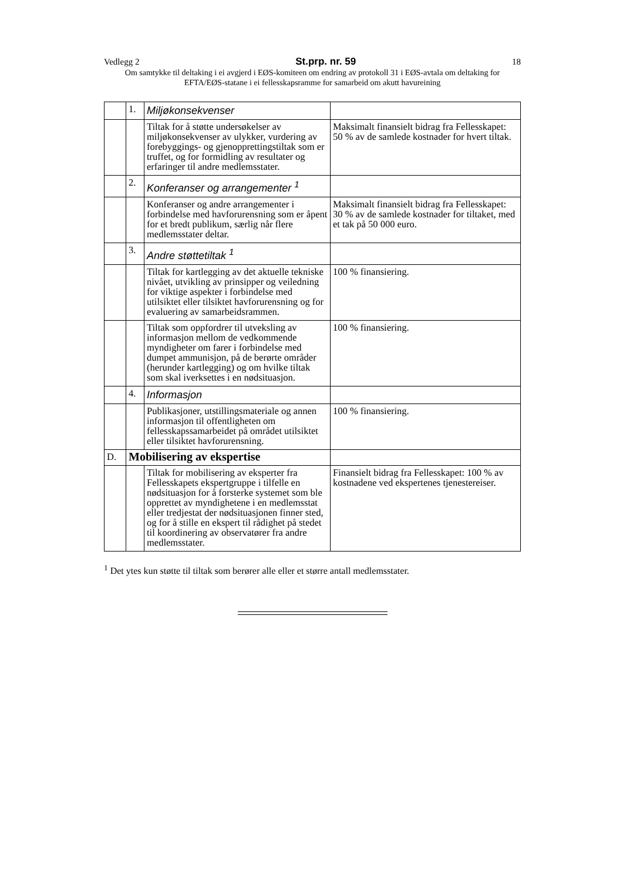Vedlegg 2 St.prp. nr. 59 18
Om samtykke til deltaking i ei avgjerd i EØS-komiteen om endring av protokoll 31 i EØS-avtala om deltaking for EFTA/EØS-statane i ei fellesskapsramme for samarbeid om akutt havureining
| | 1. | Miljøkonsekvenser | |
| | | Tiltak for å støtte undersøkelser av miljøkonsekvenser av ulykker, vurdering av forebyggings- og gjenopprettingstiltak som er truffet, og for formidling av resultater og erfaringer til andre medlemsstater. | Maksimalt finansielt bidrag fra Fellesskapet: 50 % av de samlede kostnader for hvert tiltak. |
| | 2. | Konferanser og arrangementer <sup>1</sup> | |
| | | Konferanser og andre arrangementer i forbindelse med havforurensning som er åpent for et bredt publikum, særlig når flere medlemsstater deltar. | Maksimalt finansielt bidrag fra Fellesskapet: 30 % av de samlede kostnader for tiltaket, med et tak på 50 000 euro. |
| | 3. | Andre støttetiltak <sup>1</sup> | |
| | | Tiltak for kartlegging av det aktuelle tekniske nivået, utvikling av prinsipper og veiledning for viktige aspekter i forbindelse med utilsiktet eller tilsiktet havforurensning og for evaluering av samarbeidsrammen. | 100 % finansiering. |
| | | Tiltak som oppfordrer til utveksling av informasjon mellom de vedkommende myndigheter om farer i forbindelse med dumpet ammunisjon, på de berørte områder (herunder kartlegging) og om hvilke tiltak som skal iverksettes i en nødsituasjon. | 100 % finansiering. |
| | 4. | Informasjon | |
| | | Publikasjoner, utstillingsmateriale og annen informasjon til offentligheten om fellesskapssamarbeidet på området utilsiktet eller tilsiktet havforurensning. | 100 % finansiering. |
| D. | Mobilisering av ekspertise | | |
| | | Tiltak for mobilisering av eksperter fra Fellesskapets ekspertgruppe i tilfelle en nødsituasjon for å forsterke systemet som ble opprettet av myndighetene i en medlemsstat eller tredjestat der nødsituasjonen finner sted, og for å stille en ekspert til rådighet på stedet til koordinering av observatører fra andre medlemsstater. | Finansielt bidrag fra Fellesskapet: 100 % av kostnadene ved ekspertenes tjenestereiser. |
<sup>1</sup> Det ytes kun støtte til tiltak som berører alle eller et større antall medlemsstater.